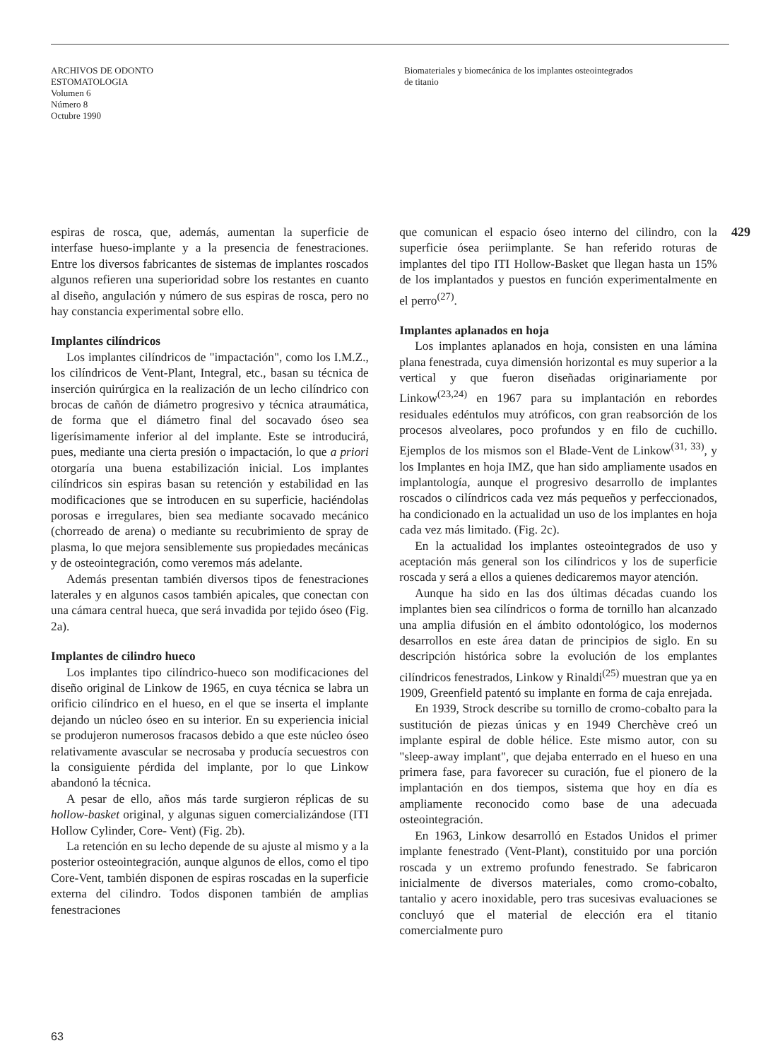ARCHIVOS DE ODONTO
ESTOMATOLOGIA
Volumen 6
Número 8
Octubre 1990
Biomateriales y biomecánica de los implantes osteointegrados
de titanio
espiras de rosca, que, además, aumentan la superficie de interfase hueso-implante y a la presencia de fenestraciones. Entre los diversos fabricantes de sistemas de implantes roscados algunos refieren una superioridad sobre los restantes en cuanto al diseño, angulación y número de sus espiras de rosca, pero no hay constancia experimental sobre ello.
Implantes cilíndricos
Los implantes cilíndricos de "impactación", como los I.M.Z., los cilíndricos de Vent-Plant, Integral, etc., basan su técnica de inserción quirúrgica en la realización de un lecho cilíndrico con brocas de cañón de diámetro progresivo y técnica atraumática, de forma que el diámetro final del socavado óseo sea ligerísimamente inferior al del implante. Este se introducirá, pues, mediante una cierta presión o impactación, lo que a priori otorgaría una buena estabilización inicial. Los implantes cilíndricos sin espiras basan su retención y estabilidad en las modificaciones que se introducen en su superficie, haciéndolas porosas e irregulares, bien sea mediante socavado mecánico (chorreado de arena) o mediante su recubrimiento de spray de plasma, lo que mejora sensiblemente sus propiedades mecánicas y de osteointegración, como veremos más adelante.
Además presentan también diversos tipos de fenestraciones laterales y en algunos casos también apicales, que conectan con una cámara central hueca, que será invadida por tejido óseo (Fig. 2a).
Implantes de cilindro hueco
Los implantes tipo cilíndrico-hueco son modificaciones del diseño original de Linkow de 1965, en cuya técnica se labra un orificio cilíndrico en el hueso, en el que se inserta el implante dejando un núcleo óseo en su interior. En su experiencia inicial se produjeron numerosos fracasos debido a que este núcleo óseo relativamente avascular se necrosaba y producía secuestros con la consiguiente pérdida del implante, por lo que Linkow abandonó la técnica.
A pesar de ello, años más tarde surgieron réplicas de su hollow-basket original, y algunas siguen comercializándose (ITI Hollow Cylinder, Core- Vent) (Fig. 2b).
La retención en su lecho depende de su ajuste al mismo y a la posterior osteointegración, aunque algunos de ellos, como el tipo Core-Vent, también disponen de espiras roscadas en la superficie externa del cilindro. Todos disponen también de amplias fenestraciones
que comunican el espacio óseo interno del cilindro, con la superficie ósea periimplante. Se han referido roturas de implantes del tipo ITI Hollow-Basket que llegan hasta un 15% de los implantados y puestos en función experimentalmente en el perro<sup>(27)</sup>.
Implantes aplanados en hoja
Los implantes aplanados en hoja, consisten en una lámina plana fenestrada, cuya dimensión horizontal es muy superior a la vertical y que fueron diseñadas originariamente por Linkow<sup>(23,24)</sup> en 1967 para su implantación en rebordes residuales edéntulos muy atróficos, con gran reabsorción de los procesos alveolares, poco profundos y en filo de cuchillo. Ejemplos de los mismos son el Blade-Vent de Linkow<sup>(31, 33)</sup>, y los Implantes en hoja IMZ, que han sido ampliamente usados en implantología, aunque el progresivo desarrollo de implantes roscados o cilíndricos cada vez más pequeños y perfeccionados, ha condicionado en la actualidad un uso de los implantes en hoja cada vez más limitado. (Fig. 2c).
En la actualidad los implantes osteointegrados de uso y aceptación más general son los cilíndricos y los de superficie roscada y será a ellos a quienes dedicaremos mayor atención.
Aunque ha sido en las dos últimas décadas cuando los implantes bien sea cilíndricos o forma de tornillo han alcanzado una amplia difusión en el ámbito odontológico, los modernos desarrollos en este área datan de principios de siglo. En su descripción histórica sobre la evolución de los emplantes cilíndricos fenestrados, Linkow y Rinaldi<sup>(25)</sup> muestran que ya en 1909, Greenfield patentó su implante en forma de caja enrejada.
En 1939, Strock describe su tornillo de cromo-cobalto para la sustitución de piezas únicas y en 1949 Cherchève creó un implante espiral de doble hélice. Este mismo autor, con su "sleep-away implant", que dejaba enterrado en el hueso en una primera fase, para favorecer su curación, fue el pionero de la implantación en dos tiempos, sistema que hoy en día es ampliamente reconocido como base de una adecuada osteointegración.
En 1963, Linkow desarrolló en Estados Unidos el primer implante fenestrado (Vent-Plant), constituido por una porción roscada y un extremo profundo fenestrado. Se fabricaron inicialmente de diversos materiales, como cromo-cobalto, tantalio y acero inoxidable, pero tras sucesivas evaluaciones se concluyó que el material de elección era el titanio comercialmente puro
429
63